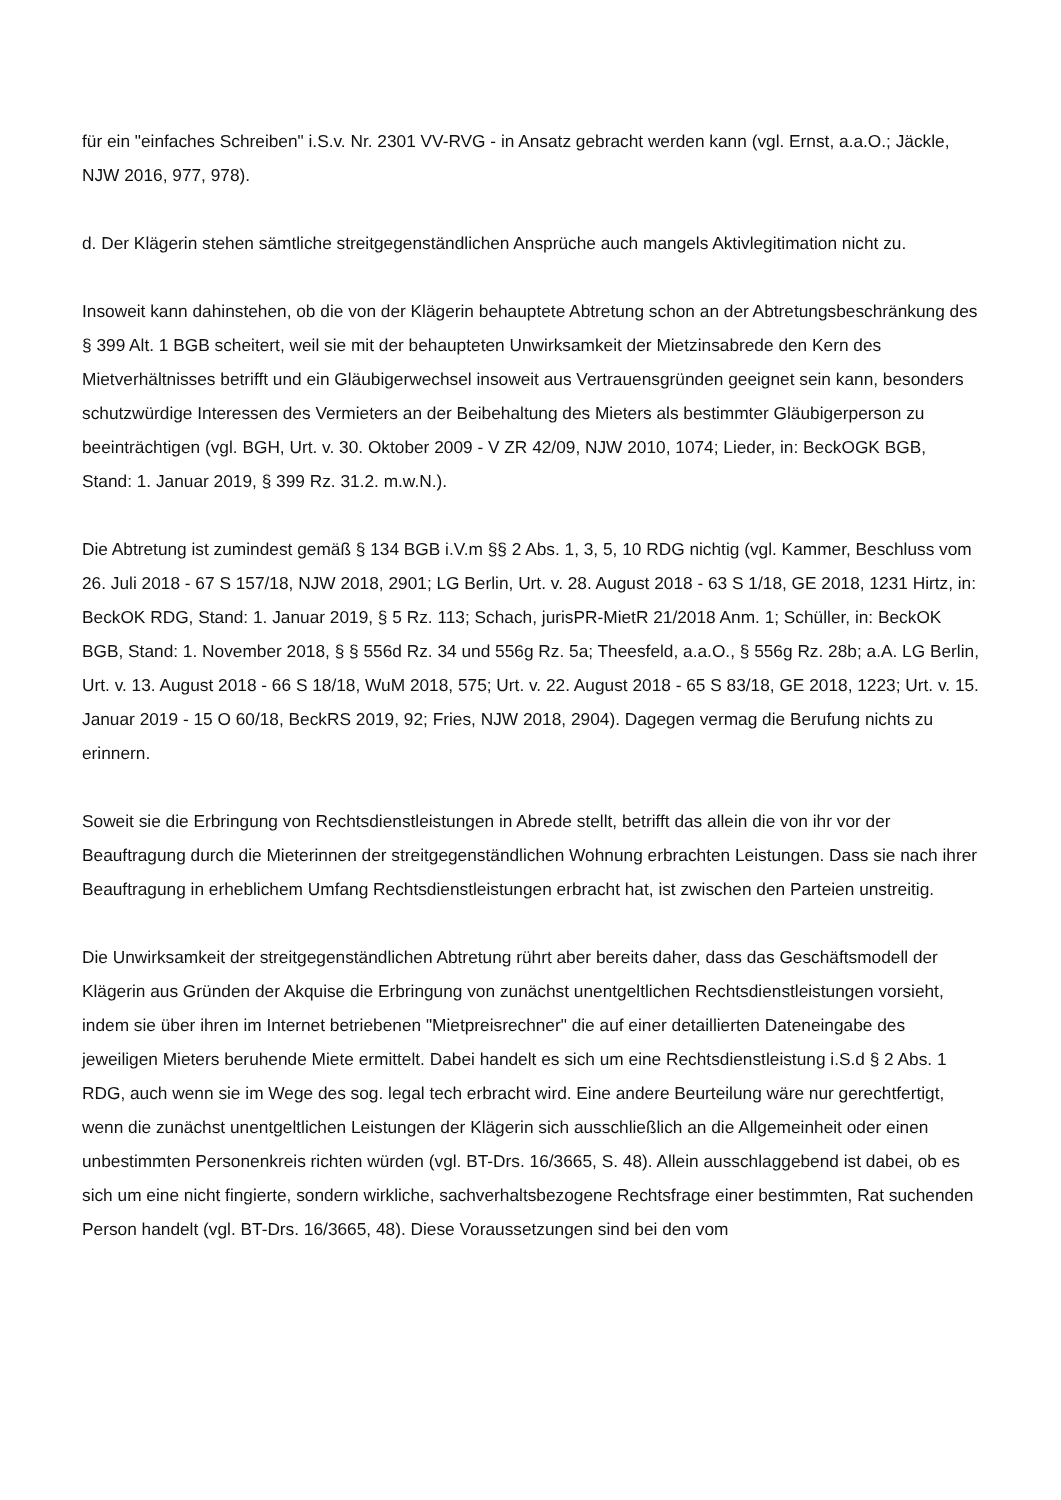für ein "einfaches Schreiben" i.S.v. Nr. 2301 VV-RVG - in Ansatz gebracht werden kann (vgl. Ernst, a.a.O.; Jäckle, NJW 2016, 977, 978).
d. Der Klägerin stehen sämtliche streitgegenständlichen Ansprüche auch mangels Aktivlegitimation nicht zu.
Insoweit kann dahinstehen, ob die von der Klägerin behauptete Abtretung schon an der Abtretungsbeschränkung des § 399 Alt. 1 BGB scheitert, weil sie mit der behaupteten Unwirksamkeit der Mietzinsabrede den Kern des Mietverhältnisses betrifft und ein Gläubigerwechsel insoweit aus Vertrauensgründen geeignet sein kann, besonders schutzwürdige Interessen des Vermieters an der Beibehaltung des Mieters als bestimmter Gläubigerperson zu beeinträchtigen (vgl. BGH, Urt. v. 30. Oktober 2009 - V ZR 42/09, NJW 2010, 1074; Lieder, in: BeckOGK BGB, Stand: 1. Januar 2019, § 399 Rz. 31.2. m.w.N.).
Die Abtretung ist zumindest gemäß § 134 BGB i.V.m §§ 2 Abs. 1, 3, 5, 10 RDG nichtig (vgl. Kammer, Beschluss vom 26. Juli 2018 - 67 S 157/18, NJW 2018, 2901; LG Berlin, Urt. v. 28. August 2018 - 63 S 1/18, GE 2018, 1231 Hirtz, in: BeckOK RDG, Stand: 1. Januar 2019, § 5 Rz. 113; Schach, jurisPR-MietR 21/2018 Anm. 1; Schüller, in: BeckOK BGB, Stand: 1. November 2018, § § 556d Rz. 34 und 556g Rz. 5a; Theesfeld, a.a.O., § 556g Rz. 28b; a.A. LG Berlin, Urt. v. 13. August 2018 - 66 S 18/18, WuM 2018, 575; Urt. v. 22. August 2018 - 65 S 83/18, GE 2018, 1223; Urt. v. 15. Januar 2019 - 15 O 60/18, BeckRS 2019, 92; Fries, NJW 2018, 2904). Dagegen vermag die Berufung nichts zu erinnern.
Soweit sie die Erbringung von Rechtsdienstleistungen in Abrede stellt, betrifft das allein die von ihr vor der Beauftragung durch die Mieterinnen der streitgegenständlichen Wohnung erbrachten Leistungen. Dass sie nach ihrer Beauftragung in erheblichem Umfang Rechtsdienstleistungen erbracht hat, ist zwischen den Parteien unstreitig.
Die Unwirksamkeit der streitgegenständlichen Abtretung rührt aber bereits daher, dass das Geschäftsmodell der Klägerin aus Gründen der Akquise die Erbringung von zunächst unentgeltlichen Rechtsdienstleistungen vorsieht, indem sie über ihren im Internet betriebenen "Mietpreisrechner" die auf einer detaillierten Dateneingabe des jeweiligen Mieters beruhende Miete ermittelt. Dabei handelt es sich um eine Rechtsdienstleistung i.S.d § 2 Abs. 1 RDG, auch wenn sie im Wege des sog. legal tech erbracht wird. Eine andere Beurteilung wäre nur gerechtfertigt, wenn die zunächst unentgeltlichen Leistungen der Klägerin sich ausschließlich an die Allgemeinheit oder einen unbestimmten Personenkreis richten würden (vgl. BT-Drs. 16/3665, S. 48). Allein ausschlaggebend ist dabei, ob es sich um eine nicht fingierte, sondern wirkliche, sachverhaltsbezogene Rechtsfrage einer bestimmten, Rat suchenden Person handelt (vgl. BT-Drs. 16/3665, 48). Diese Voraussetzungen sind bei den vom